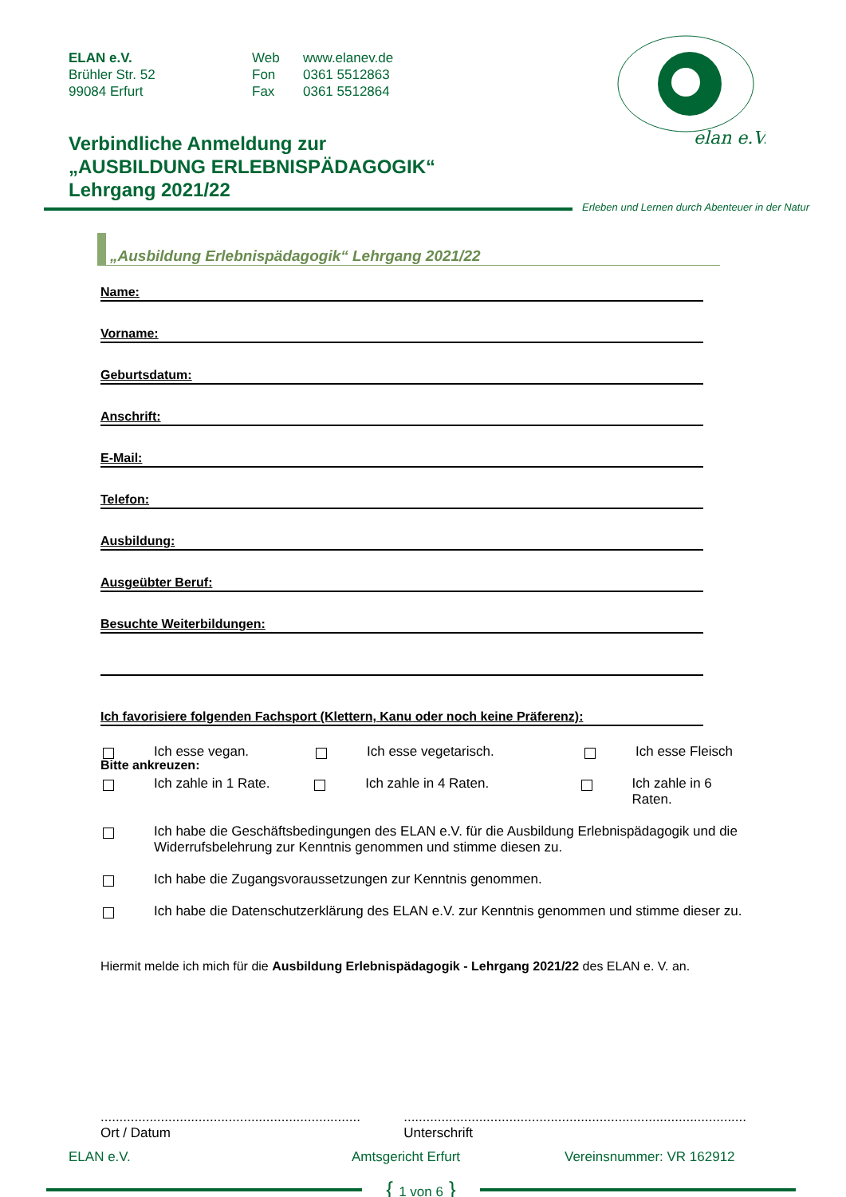ELAN e.V.
Brühler Str. 52
99084 Erfurt
Web
Fon
Fax
www.elanev.de
0361 5512863
0361 5512864
elan e.V.
Verbindliche Anmeldung zur
„AUSBILDUNG ERLEBNISPÄDAGOGIK“
Lehrgang 2021/22
Erleben und Lernen durch Abenteuer in der Natur
„Ausbildung Erlebnispädagogik“ Lehrgang 2021/22
Name:
Vorname:
Geburtsdatum:
Anschrift:
E-Mail:
Telefon:
Ausbildung:
Ausgeübter Beruf:
Besuchte Weiterbildungen:
Ich favorisiere folgenden Fachsport (Klettern, Kanu oder noch keine Präferenz):
Bitte ankreuzen:
Ich esse vegan. Ich esse vegetarisch. Ich esse Fleisch
Ich zahle in 1 Rate. Ich zahle in 4 Raten. Ich zahle in 6 Raten.
Ich habe die Geschäftsbedingungen des ELAN e.V. für die Ausbildung Erlebnispädagogik und die Widerrufsbelehrung zur Kenntnis genommen und stimme diesen zu.
Ich habe die Zugangsvoraussetzungen zur Kenntnis genommen.
Ich habe die Datenschutzerklärung des ELAN e.V. zur Kenntnis genommen und stimme dieser zu.
Hiermit melde ich mich für die Ausbildung Erlebnispädagogik - Lehrgang 2021/22 des ELAN e. V. an.
.....................................................................
Ort / Datum
...........................................................................................
Unterschrift
ELAN e.V. Amtsgericht Erfurt Vereinsnummer: VR 162912
{ 1 von 6 }